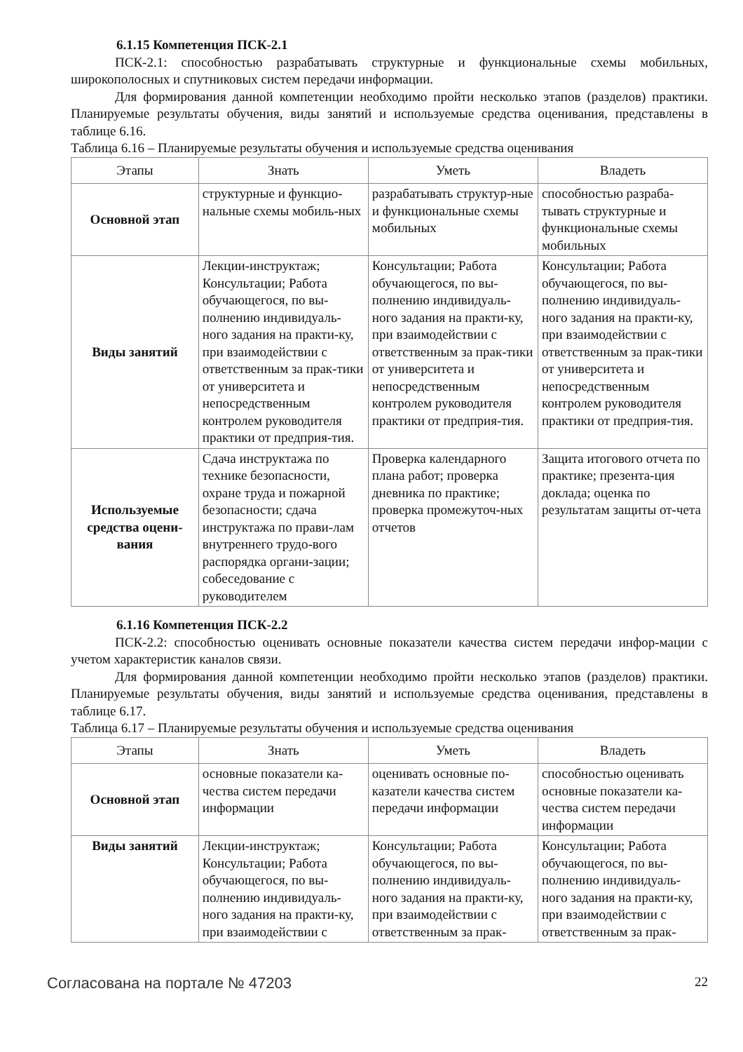6.1.15 Компетенция ПСК-2.1
ПСК-2.1: способностью разрабатывать структурные и функциональные схемы мобильных, широкополосных и спутниковых систем передачи информации.
Для формирования данной компетенции необходимо пройти несколько этапов (разделов) практики. Планируемые результаты обучения, виды занятий и используемые средства оценивания, представлены в таблице 6.16.
Таблица 6.16 – Планируемые результаты обучения и используемые средства оценивания
| Этапы | Знать | Уметь | Владеть |
| --- | --- | --- | --- |
| Основной этап | структурные и функцио-нальные схемы мобиль-ных | разрабатывать структур-ные и функциональные схемы мобильных | способностью разраба-тывать структурные и функциональные схемы мобильных |
| Виды занятий | Лекции-инструктаж; Консультации; Работа обучающегося, по вы-полнению индивидуаль-ного задания на практи-ку, при взаимодействии с ответственным за прак-тики от университета и непосредственным контролем руководителя практики от предприя-тия. | Консультации; Работа обучающегося, по вы-полнению индивидуаль-ного задания на практи-ку, при взаимодействии с ответственным за прак-тики от университета и непосредственным контролем руководителя практики от предприя-тия. | Консультации; Работа обучающегося, по вы-полнению индивидуаль-ного задания на практи-ку, при взаимодействии с ответственным за прак-тики от университета и непосредственным контролем руководителя практики от предприя-тия. |
| Используемые средства оцени-вания | Сдача инструктажа по технике безопасности, охране труда и пожарной безопасности; сдача инструктажа по прави-лам внутреннего трудо-вого распорядка органи-зации; собеседование с руководителем | Проверка календарного плана работ; проверка дневника по практике; проверка промежуточ-ных отчетов | Защита итогового отчета по практике; презента-ция доклада; оценка по результатам защиты от-чета |
6.1.16 Компетенция ПСК-2.2
ПСК-2.2: способностью оценивать основные показатели качества систем передачи инфор-мации с учетом характеристик каналов связи.
Для формирования данной компетенции необходимо пройти несколько этапов (разделов) практики. Планируемые результаты обучения, виды занятий и используемые средства оценивания, представлены в таблице 6.17.
Таблица 6.17 – Планируемые результаты обучения и используемые средства оценивания
| Этапы | Знать | Уметь | Владеть |
| --- | --- | --- | --- |
| Основной этап | основные показатели ка-чества систем передачи информации | оценивать основные по-казатели качества систем передачи информации | способностью оценивать основные показатели ка-чества систем передачи информации |
| Виды занятий | Лекции-инструктаж; Консультации; Работа обучающегося, по вы-полнению индивидуаль-ного задания на практи-ку, при взаимодействии с | Консультации; Работа обучающегося, по вы-полнению индивидуаль-ного задания на практи-ку, при взаимодействии с ответственным за прак- | Консультации; Работа обучающегося, по вы-полнению индивидуаль-ного задания на практи-ку, при взаимодействии с ответственным за прак- |
Согласована на портале № 47203 22